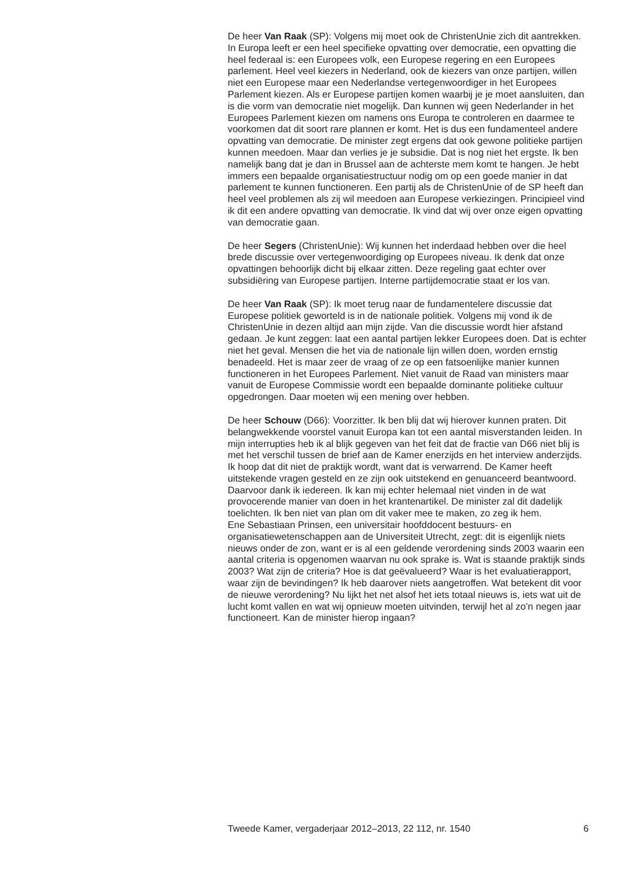De heer Van Raak (SP): Volgens mij moet ook de ChristenUnie zich dit aantrekken. In Europa leeft er een heel specifieke opvatting over democratie, een opvatting die heel federaal is: een Europees volk, een Europese regering en een Europees parlement. Heel veel kiezers in Nederland, ook de kiezers van onze partijen, willen niet een Europese maar een Nederlandse vertegenwoordiger in het Europees Parlement kiezen. Als er Europese partijen komen waarbij je je moet aansluiten, dan is die vorm van democratie niet mogelijk. Dan kunnen wij geen Nederlander in het Europees Parlement kiezen om namens ons Europa te controleren en daarmee te voorkomen dat dit soort rare plannen er komt. Het is dus een fundamenteel andere opvatting van democratie. De minister zegt ergens dat ook gewone politieke partijen kunnen meedoen. Maar dan verlies je je subsidie. Dat is nog niet het ergste. Ik ben namelijk bang dat je dan in Brussel aan de achterste mem komt te hangen. Je hebt immers een bepaalde organisatiestructuur nodig om op een goede manier in dat parlement te kunnen functioneren. Een partij als de ChristenUnie of de SP heeft dan heel veel problemen als zij wil meedoen aan Europese verkiezingen. Principieel vind ik dit een andere opvatting van democratie. Ik vind dat wij over onze eigen opvatting van democratie gaan.
De heer Segers (ChristenUnie): Wij kunnen het inderdaad hebben over die heel brede discussie over vertegenwoordiging op Europees niveau. Ik denk dat onze opvattingen behoorlijk dicht bij elkaar zitten. Deze regeling gaat echter over subsidiëring van Europese partijen. Interne partijdemocratie staat er los van.
De heer Van Raak (SP): Ik moet terug naar de fundamentelere discussie dat Europese politiek geworteld is in de nationale politiek. Volgens mij vond ik de ChristenUnie in dezen altijd aan mijn zijde. Van die discussie wordt hier afstand gedaan. Je kunt zeggen: laat een aantal partijen lekker Europees doen. Dat is echter niet het geval. Mensen die het via de nationale lijn willen doen, worden ernstig benadeeld. Het is maar zeer de vraag of ze op een fatsoenlijke manier kunnen functioneren in het Europees Parlement. Niet vanuit de Raad van ministers maar vanuit de Europese Commissie wordt een bepaalde dominante politieke cultuur opgedrongen. Daar moeten wij een mening over hebben.
De heer Schouw (D66): Voorzitter. Ik ben blij dat wij hierover kunnen praten. Dit belangwekkende voorstel vanuit Europa kan tot een aantal misverstanden leiden. In mijn interrupties heb ik al blijk gegeven van het feit dat de fractie van D66 niet blij is met het verschil tussen de brief aan de Kamer enerzijds en het interview anderzijds. Ik hoop dat dit niet de praktijk wordt, want dat is verwarrend. De Kamer heeft uitstekende vragen gesteld en ze zijn ook uitstekend en genuanceerd beantwoord. Daarvoor dank ik iedereen. Ik kan mij echter helemaal niet vinden in de wat provocerende manier van doen in het krantenartikel. De minister zal dit dadelijk toelichten. Ik ben niet van plan om dit vaker mee te maken, zo zeg ik hem.
Ene Sebastiaan Prinsen, een universitair hoofddocent bestuurs- en organisatiewetenschappen aan de Universiteit Utrecht, zegt: dit is eigenlijk niets nieuws onder de zon, want er is al een geldende verordening sinds 2003 waarin een aantal criteria is opgenomen waarvan nu ook sprake is. Wat is staande praktijk sinds 2003? Wat zijn de criteria? Hoe is dat geëvalueerd? Waar is het evaluatierapport, waar zijn de bevindingen? Ik heb daarover niets aangetroffen. Wat betekent dit voor de nieuwe verordening? Nu lijkt het net alsof het iets totaal nieuws is, iets wat uit de lucht komt vallen en wat wij opnieuw moeten uitvinden, terwijl het al zo’n negen jaar functioneert. Kan de minister hierop ingaan?
Tweede Kamer, vergaderjaar 2012–2013, 22 112, nr. 1540 6